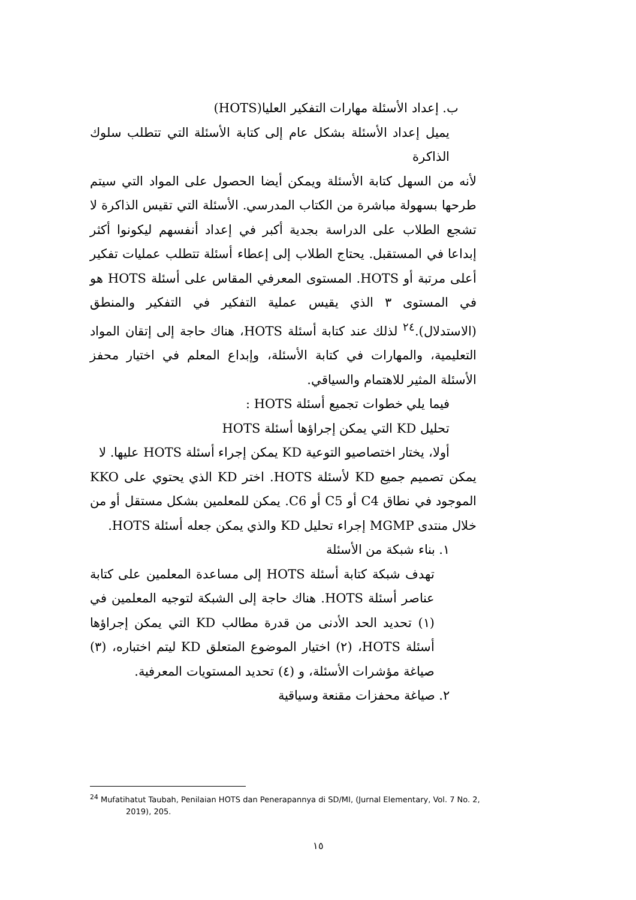ب. إعداد الأسئلة مهارات التفكير العليا(HOTS)
يميل إعداد الأسئلة بشكل عام إلى كتابة الأسئلة التي تتطلب سلوك الذاكرة
لأنه من السهل كتابة الأسئلة ويمكن أيضا الحصول على المواد التي سيتم طرحها بسهولة مباشرة من الكتاب المدرسي. الأسئلة التي تقيس الذاكرة لا تشجع الطلاب على الدراسة بجدية أكبر في إعداد أنفسهم ليكونوا أكثر إبداعا في المستقبل. يحتاج الطلاب إلى إعطاء أسئلة تتطلب عمليات تفكير أعلى مرتبة أو HOTS. المستوى المعرفي المقاس على أسئلة HOTS هو في المستوى ٣ الذي يقيس عملية التفكير في التفكير والمنطق (الاستدلال).<sup>٢٤</sup> لذلك عند كتابة أسئلة HOTS، هناك حاجة إلى إتقان المواد التعليمية، والمهارات في كتابة الأسئلة، وإبداع المعلم في اختيار محفز الأسئلة المثير للاهتمام والسياقي.
فيما يلي خطوات تجميع أسئلة HOTS :
تحليل KD التي يمكن إجراؤها أسئلة HOTS
أولا، يختار اختصاصيو التوعية KD يمكن إجراء أسئلة HOTS عليها. لا
يمكن تصميم جميع KD لأسئلة HOTS. اختر KD الذي يحتوي على KKO الموجود في نطاق C4 أو C5 أو C6. يمكن للمعلمين بشكل مستقل أو من خلال منتدى MGMP إجراء تحليل KD والذي يمكن جعله أسئلة HOTS.
١. بناء شبكة من الأسئلة
تهدف شبكة كتابة أسئلة HOTS إلى مساعدة المعلمين على كتابة عناصر أسئلة HOTS. هناك حاجة إلى الشبكة لتوجيه المعلمين في (١) تحديد الحد الأدنى من قدرة مطالب KD التي يمكن إجراؤها أسئلة HOTS، (٢) اختيار الموضوع المتعلق KD ليتم اختباره، (٣) صياغة مؤشرات الأسئلة، و (٤) تحديد المستويات المعرفية.
٢. صياغة محفزات مقنعة وسياقية
<sup>24</sup> Mufatihatut Taubah, Penilaian HOTS dan Penerapannya di SD/MI, (Jurnal Elementary, Vol. 7 No. 2,
2019), 205.
١٥